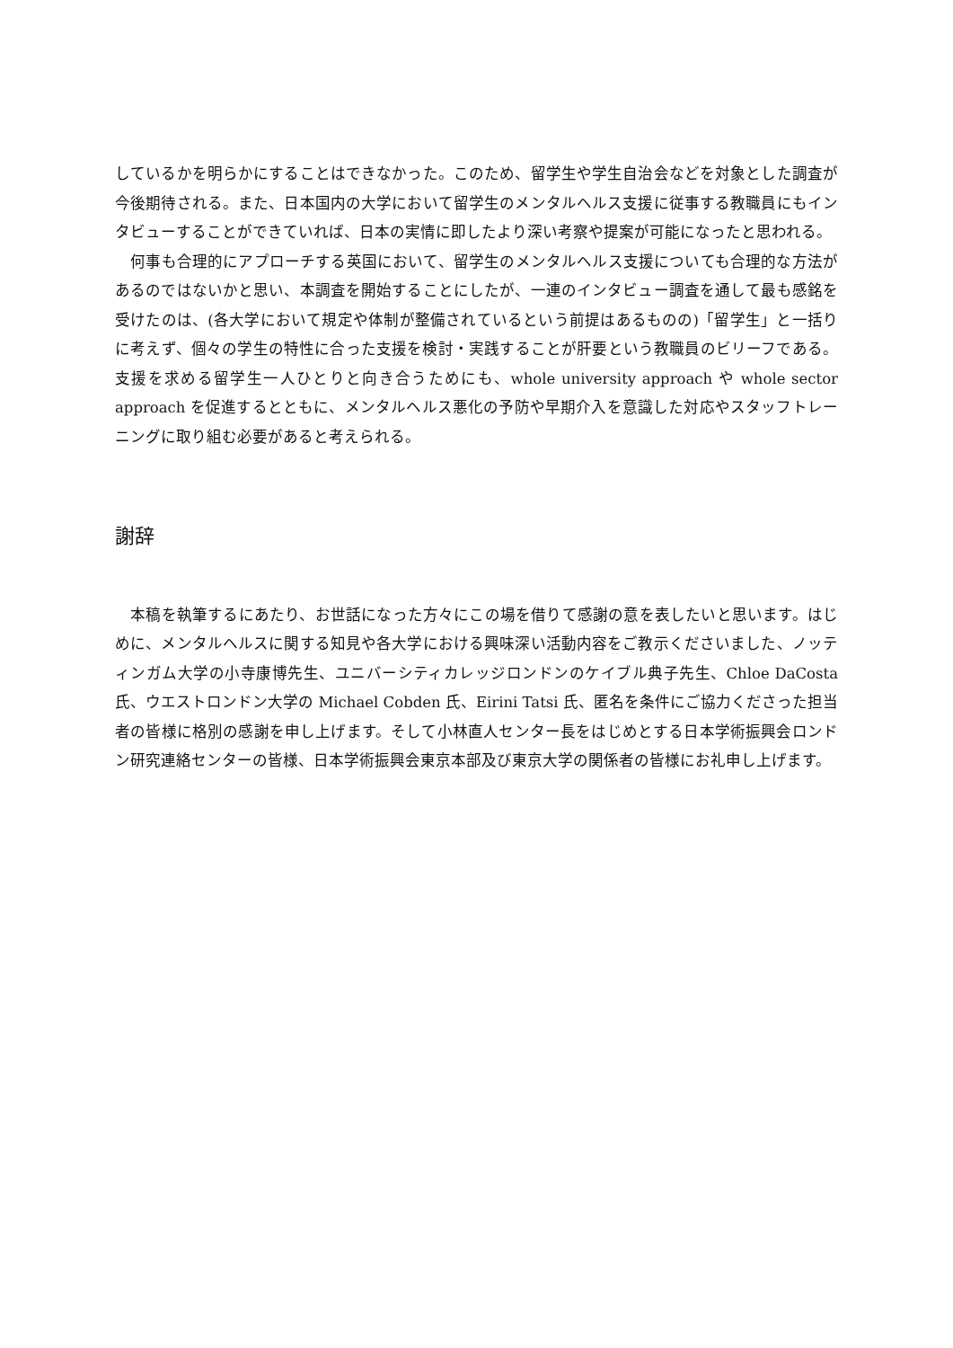しているかを明らかにすることはできなかった。このため、留学生や学生自治会などを対象とした調査が今後期待される。また、日本国内の大学において留学生のメンタルヘルス支援に従事する教職員にもインタビューすることができていれば、日本の実情に即したより深い考察や提案が可能になったと思われる。
　何事も合理的にアプローチする英国において、留学生のメンタルヘルス支援についても合理的な方法があるのではないかと思い、本調査を開始することにしたが、一連のインタビュー調査を通して最も感銘を受けたのは、(各大学において規定や体制が整備されているという前提はあるものの)「留学生」と一括りに考えず、個々の学生の特性に合った支援を検討・実践することが肝要という教職員のビリーフである。支援を求める留学生一人ひとりと向き合うためにも、whole university approach や whole sector approach を促進するとともに、メンタルヘルス悪化の予防や早期介入を意識した対応やスタッフトレーニングに取り組む必要があると考えられる。
謝辞
　本稿を執筆するにあたり、お世話になった方々にこの場を借りて感謝の意を表したいと思います。はじめに、メンタルヘルスに関する知見や各大学における興味深い活動内容をご教示くださいました、ノッティンガム大学の小寺康博先生、ユニバーシティカレッジロンドンのケイブル典子先生、Chloe DaCosta 氏、ウエストロンドン大学の Michael Cobden 氏、Eirini Tatsi 氏、匿名を条件にご協力くださった担当者の皆様に格別の感謝を申し上げます。そして小林直人センター長をはじめとする日本学術振興会ロンドン研究連絡センターの皆様、日本学術振興会東京本部及び東京大学の関係者の皆様にお礼申し上げます。